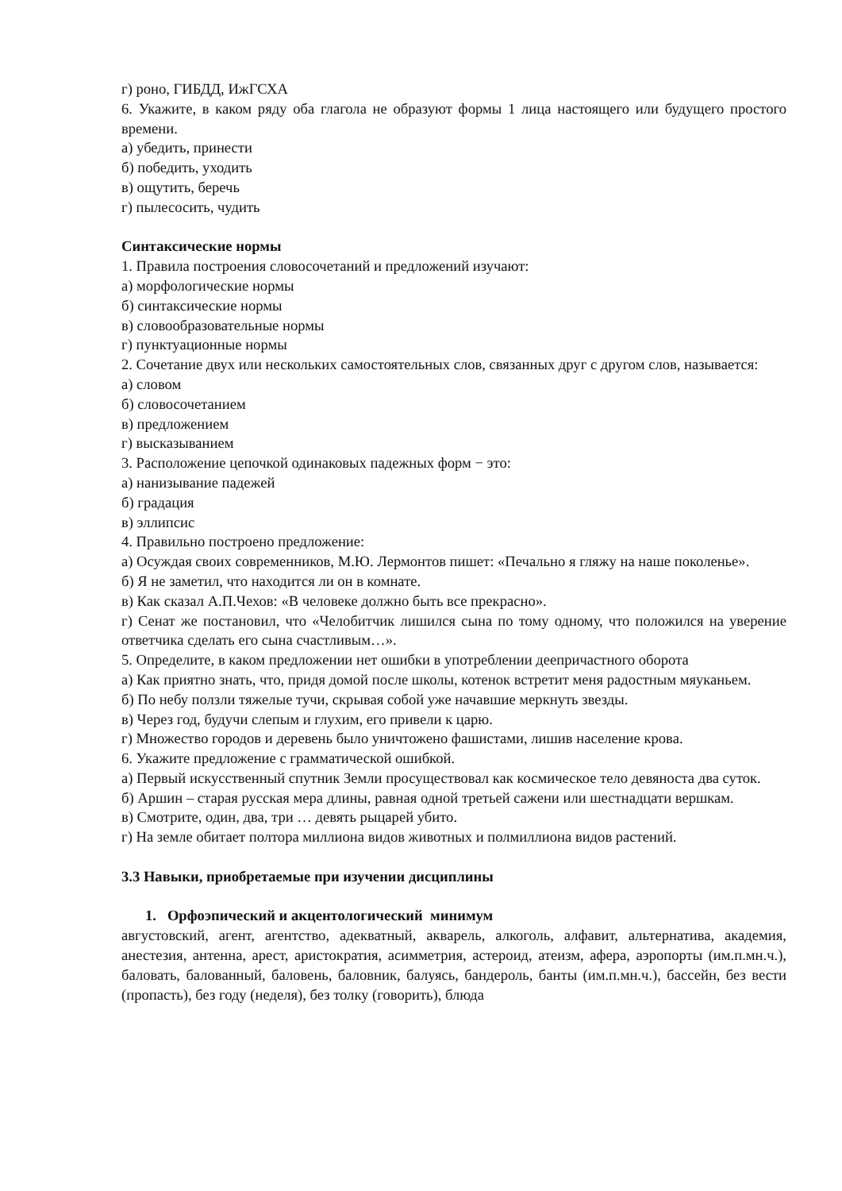г) роно, ГИБДД, ИжГСХА
6. Укажите, в каком ряду оба глагола не образуют формы 1 лица настоящего или будущего простого времени.
а) убедить, принести
б) победить, уходить
в) ощутить, беречь
г) пылесосить, чудить
Синтаксические нормы
1. Правила построения словосочетаний и предложений изучают:
а) морфологические нормы
б) синтаксические нормы
в) словообразовательные нормы
г) пунктуационные нормы
2. Сочетание двух или нескольких самостоятельных слов, связанных друг с другом слов, называется:
а) словом
б) словосочетанием
в) предложением
г) высказыванием
3. Расположение цепочкой одинаковых падежных форм − это:
а) нанизывание падежей
б) градация
в) эллипсис
4. Правильно построено предложение:
а) Осуждая своих современников, М.Ю. Лермонтов пишет: «Печально я гляжу на наше поколенье».
б) Я не заметил, что находится ли он в комнате.
в) Как сказал А.П.Чехов: «В человеке должно быть все прекрасно».
г) Сенат же постановил, что «Челобитчик лишился сына по тому одному, что положился на уверение ответчика сделать его сына счастливым…».
5. Определите, в каком предложении нет ошибки в употреблении деепричастного оборота
а) Как приятно знать, что, придя домой после школы, котенок встретит меня радостным мяуканьем.
б) По небу ползли тяжелые тучи, скрывая собой уже начавшие меркнуть звезды.
в) Через год, будучи слепым и глухим, его привели к царю.
г) Множество городов и деревень было уничтожено фашистами, лишив население крова.
6. Укажите предложение с грамматической ошибкой.
а) Первый искусственный спутник Земли просуществовал как космическое тело девяноста два суток.
б) Аршин – старая русская мера длины, равная одной третьей сажени или шестнадцати вершкам.
в) Смотрите, один, два, три … девять рыцарей убито.
г) На земле обитает полтора миллиона видов животных и полмиллиона видов растений.
3.3 Навыки, приобретаемые при изучении дисциплины
1. Орфоэпический и акцентологический минимум
августовский, агент, агентство, адекватный, акварель, алкоголь, алфавит, альтернатива, академия, анестезия, антенна, арест, аристократия, асимметрия, астероид, атеизм, афера, аэропорты (им.п.мн.ч.), баловать, балованный, баловень, баловник, балуясь, бандероль, банты (им.п.мн.ч.), бассейн, без вести (пропасть), без году (неделя), без толку (говорить), блюда